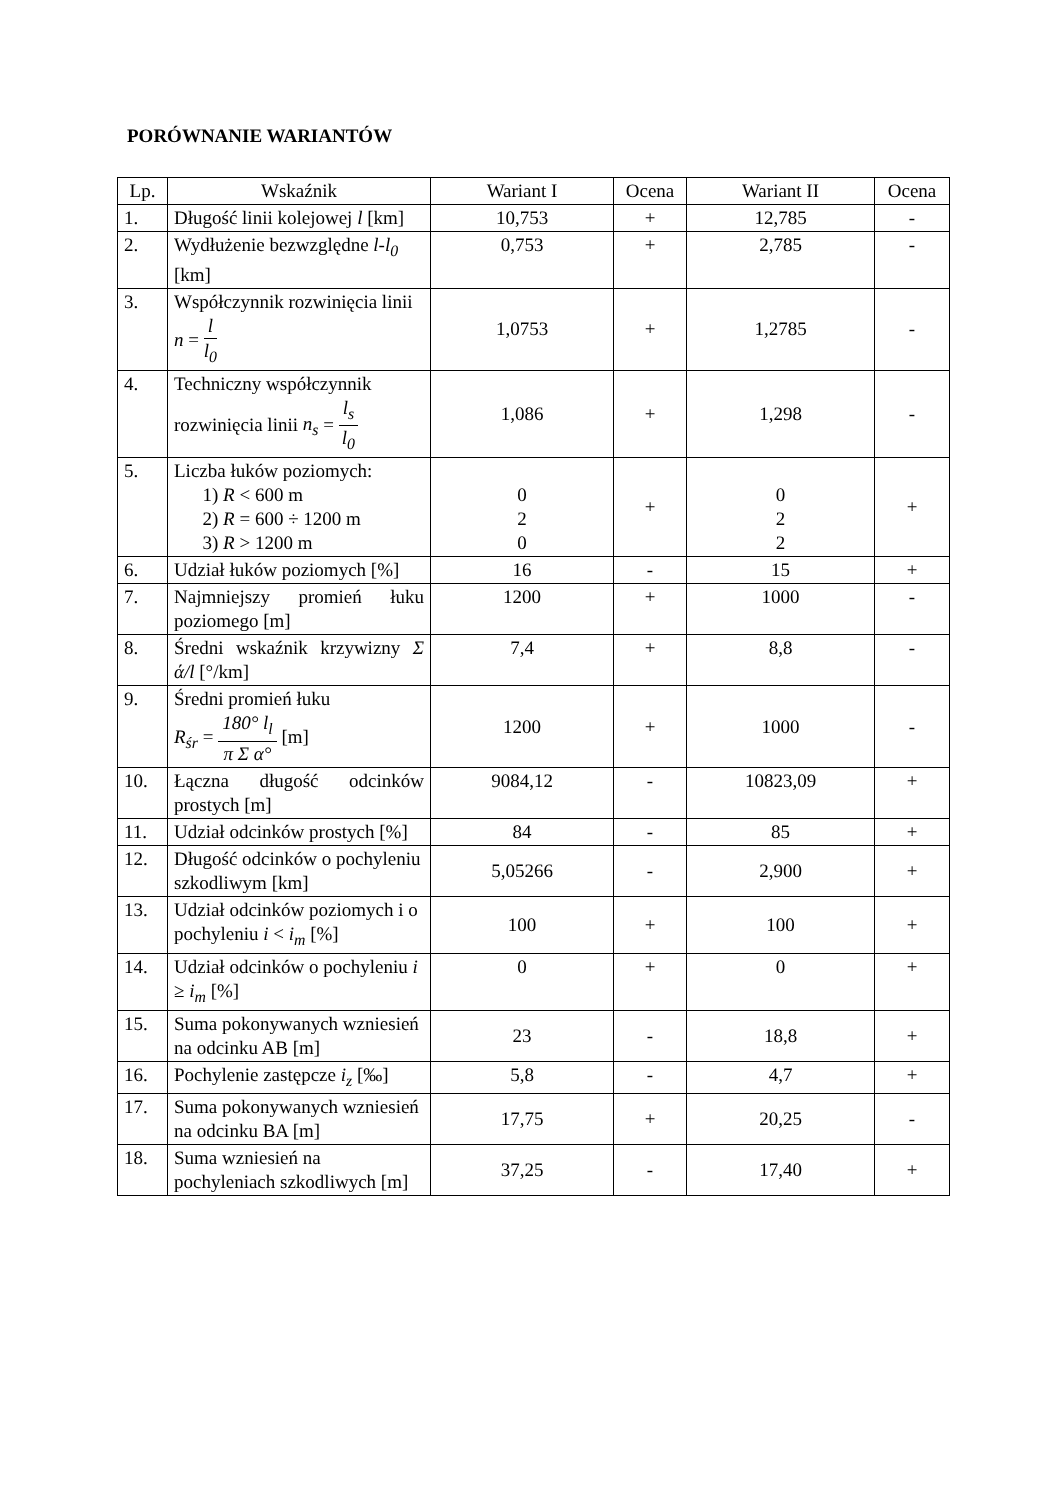PORÓWNANIE WARIANTÓW
| Lp. | Wskaźnik | Wariant I | Ocena | Wariant II | Ocena |
| --- | --- | --- | --- | --- | --- |
| 1. | Długość linii kolejowej l [km] | 10,753 | + | 12,785 | - |
| 2. | Wydłużenie bezwzględne l - l<sub>0</sub> [km] | 0,753 | + | 2,785 | - |
| 3. | Współczynnik rozwinięcia linii n = l l<sub>0</sub> | 1,0753 | + | 1,2785 | - |
| 4. | Techniczny współczynnik rozwinięcia linii n<sub>s</sub> = l<sub>s</sub> l<sub>0</sub> | 1,086 | + | 1,298 | - |
| 5. | Liczba łuków poziomych: 1) R < 600 m 2) R = 600 ÷ 1200 m 3) R > 1200 m | 0 2 0 | + | 0 2 2 | + |
| 6. | Udział łuków poziomych [%] | 16 | - | 15 | + |
| 7. | Najmniejszy promień łuku poziomego [m] | 1200 | + | 1000 | - |
| 8. | Średni wskaźnik krzywizny Σ ά/l [°/km] | 7,4 | + | 8,8 | - |
| 9. | Średni promień łuku R<sub>śr</sub> = 180° l<sub>l</sub> π Σ α° [m] | 1200 | + | 1000 | - |
| 10. | Łączna długość odcinków prostych [m] | 9084,12 | - | 10823,09 | + |
| 11. | Udział odcinków prostych [%] | 84 | - | 85 | + |
| 12. | Długość odcinków o pochyleniu szkodliwym [km] | 5,05266 | - | 2,900 | + |
| 13. | Udział odcinków poziomych i o pochyleniu i < i<sub>m</sub> [%] | 100 | + | 100 | + |
| 14. | Udział odcinków o pochyleniu i ≥ i<sub>m</sub> [%] | 0 | + | 0 | + |
| 15. | Suma pokonywanych wzniesień na odcinku AB [m] | 23 | - | 18,8 | + |
| 16. | Pochylenie zastępcze i<sub>z</sub> [‰] | 5,8 | - | 4,7 | + |
| 17. | Suma pokonywanych wzniesień na odcinku BA [m] | 17,75 | + | 20,25 | - |
| 18. | Suma wzniesień na pochyleniach szkodliwych [m] | 37,25 | - | 17,40 | + |